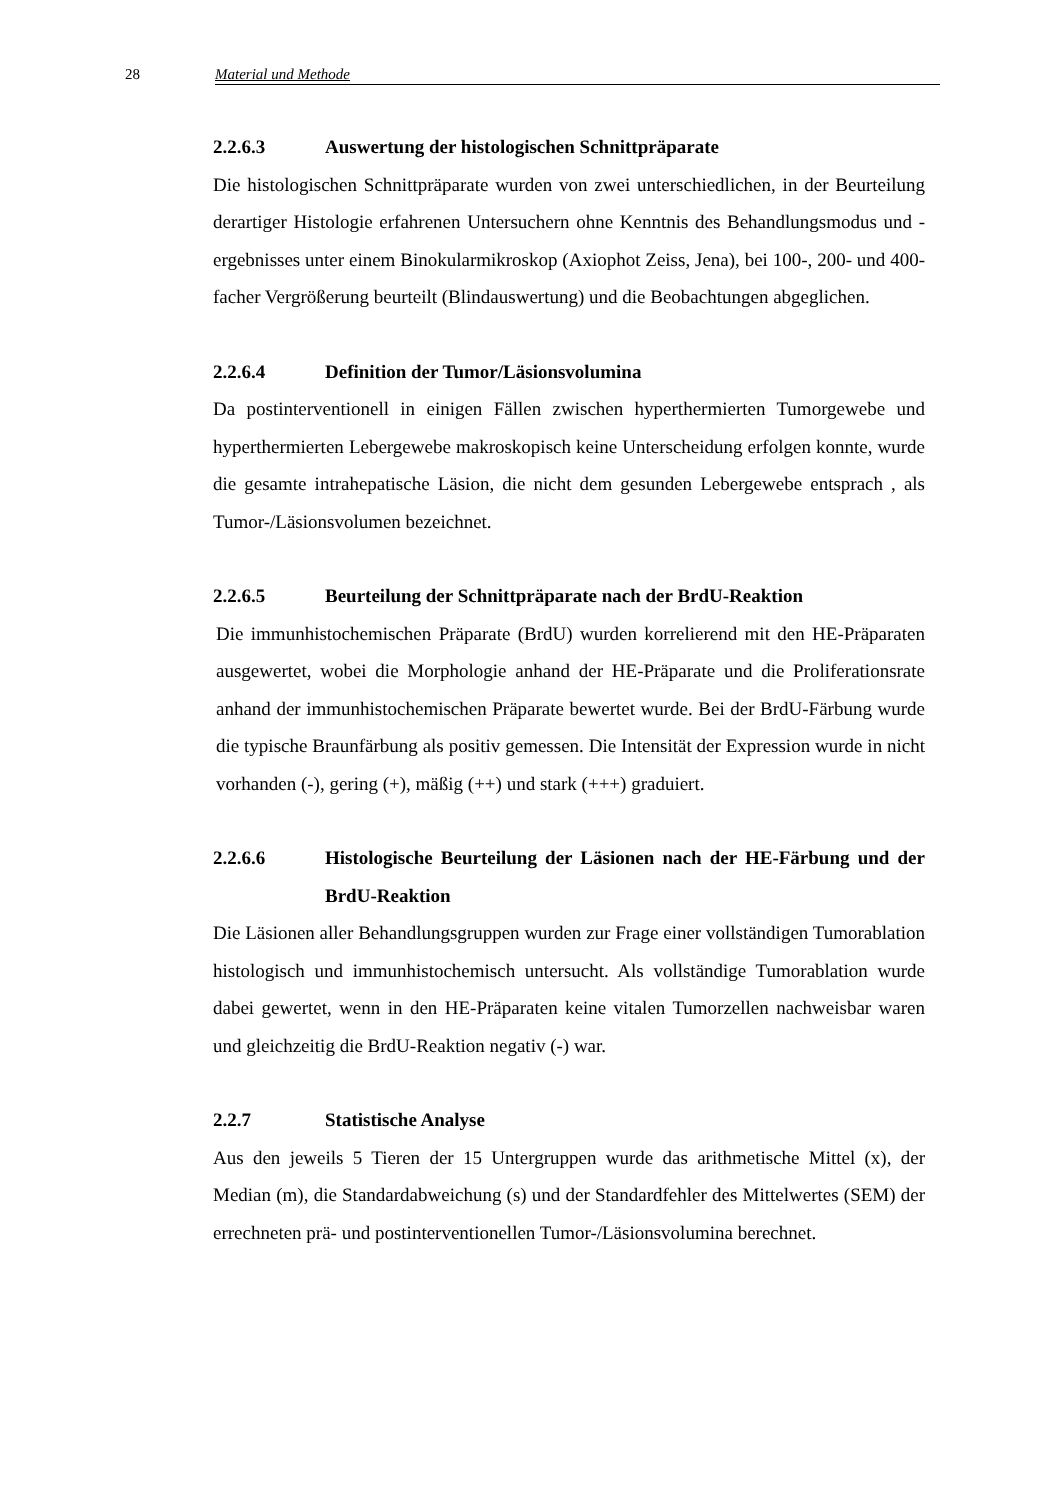28 Material und Methode
2.2.6.3 Auswertung der histologischen Schnittpräparate
Die histologischen Schnittpräparate wurden von zwei unterschiedlichen, in der Beurteilung derartiger Histologie erfahrenen Untersuchern ohne Kenntnis des Behandlungsmodus und -ergebnisses unter einem Binokularmikroskop (Axiophot Zeiss, Jena), bei 100-, 200- und 400-facher Vergrößerung beurteilt (Blindauswertung) und die Beobachtungen abgeglichen.
2.2.6.4 Definition der Tumor/Läsionsvolumina
Da postinterventionell in einigen Fällen zwischen hyperthermierten Tumorgewebe und hyperthermierten Lebergewebe makroskopisch keine Unterscheidung erfolgen konnte, wurde die gesamte intrahepatische Läsion, die nicht dem gesunden Lebergewebe entsprach , als Tumor-/Läsionsvolumen bezeichnet.
2.2.6.5 Beurteilung der Schnittpräparate nach der BrdU-Reaktion
Die immunhistochemischen Präparate (BrdU) wurden korrelierend mit den HE-Präparaten ausgewertet, wobei die Morphologie anhand der HE-Präparate und die Proliferationsrate anhand der immunhistochemischen Präparate bewertet wurde. Bei der BrdU-Färbung wurde die typische Braunfärbung als positiv gemessen. Die Intensität der Expression wurde in nicht vorhanden (-), gering (+), mäßig (++) und stark (+++) graduiert.
2.2.6.6 Histologische Beurteilung der Läsionen nach der HE-Färbung und der BrdU-Reaktion
Die Läsionen aller Behandlungsgruppen wurden zur Frage einer vollständigen Tumorablation histologisch und immunhistochemisch untersucht. Als vollständige Tumorablation wurde dabei gewertet, wenn in den HE-Präparaten keine vitalen Tumorzellen nachweisbar waren und gleichzeitig die BrdU-Reaktion negativ (-) war.
2.2.7 Statistische Analyse
Aus den jeweils 5 Tieren der 15 Untergruppen wurde das arithmetische Mittel (x), der Median (m), die Standardabweichung (s) und der Standardfehler des Mittelwertes (SEM) der errechneten prä- und postinterventionellen Tumor-/Läsionsvolumina berechnet.